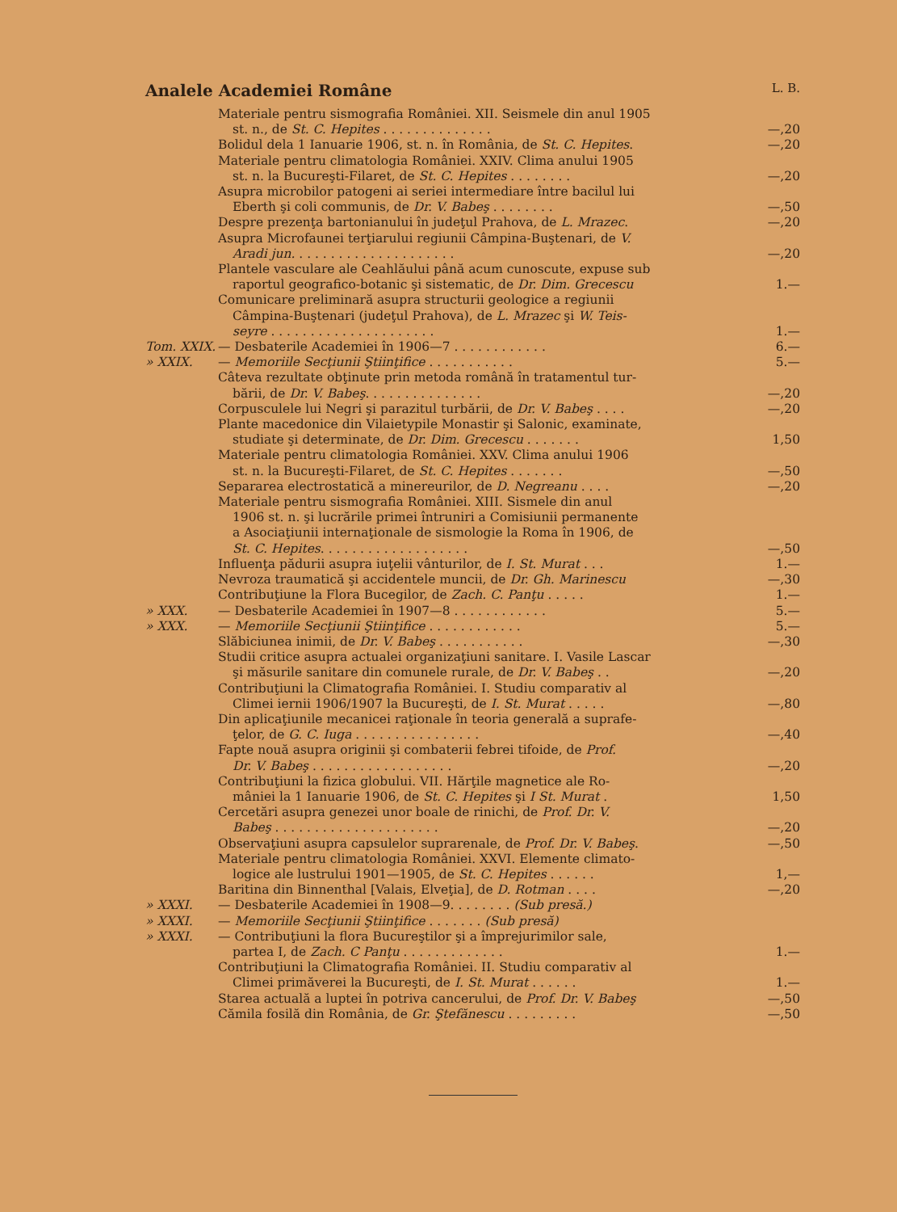Analele Academiei Române L. B.
| | Materiale pentru sismografia României. XII. Seismele din anul 1905 | |
| | st. n., de St. C. Hepites . . . . . . . . . . . . . . | —,20 |
| | Bolidul dela 1 Ianuarie 1906, st. n. în România, de St. C. Hepites . | —,20 |
| | Materiale pentru climatologia României. XXIV. Clima anului 1905 | |
| | st. n. la Bucureşti-Filaret, de St. C. Hepites . . . . . . . . | —,20 |
| | Asupra microbilor patogeni ai seriei intermediare între bacilul lui | |
| | Eberth şi coli communis, de Dr. V. Babeş . . . . . . . . | —,50 |
| | Despre prezenţa bartonianului în judeţul Prahova, de L. Mrazec . | —,20 |
| | Asupra Microfaunei terţiarului regiunii Câmpina-Buştenari, de V. | |
| | Aradi jun. . . . . . . . . . . . . . . . . . . . . | —,20 |
| | Plantele vasculare ale Ceahlăului până acum cunoscute, expuse sub | |
| | raportul geografico-botanic şi sistematic, de Dr. Dim. Grecescu | 1.— |
| | Comunicare preliminară asupra structurii geologice a regiunii | |
| | Câmpina-Buştenari (judeţul Prahova), de L. Mrazec şi W. Teis- | |
| | seyre . . . . . . . . . . . . . . . . . . . . . | 1.— |
| Tom. XXIX. | — Desbaterile Academiei în 1906—7 . . . . . . . . . . . . | 6.— |
| » XXIX. | — Memoriile Secţiunii Ştiinţifice . . . . . . . . . . . | 5.— |
| | Câteva rezultate obţinute prin metoda română în tratamentul tur- | |
| | bării, de Dr. V. Babeş . . . . . . . . . . . . . . . | —,20 |
| | Corpusculele lui Negri şi parazitul turbării, de Dr. V. Babeş . . . . | —,20 |
| | Plante macedonice din Vilaietурile Monastir şi Salonic, examinate, | |
| | studiate şi determinate, de Dr. Dim. Grecescu . . . . . . . | 1,50 |
| | Materiale pentru climatologia României. XXV. Clima anului 1906 | |
| | st. n. la Bucureşti-Filaret, de St. C. Hepites . . . . . . . | —,50 |
| | Separarea electrostatică a minereurilor, de D. Negreanu . . . . | —,20 |
| | Materiale pentru sismografia României. XIII. Sismele din anul | |
| | 1906 st. n. şi lucrările primei întruniri a Comisiunii permanente | |
| | a Asociaţiunii internaţionale de sismologie la Roma în 1906, de | |
| | St. C. Hepites . . . . . . . . . . . . . . . . . . . | —,50 |
| | Influenţa pădurii asupra iuţelii vânturilor, de I. St. Murat . . . | 1.— |
| | Nevroza traumatică şi accidentele muncii, de Dr. Gh. Marinescu | —,30 |
| | Contribuţiune la Flora Bucegilor, de Zach. C. Panţu . . . . . | 1.— |
| » XXX. | — Desbaterile Academiei în 1907—8 . . . . . . . . . . . . | 5.— |
| » XXX. | — Memoriile Secţiunii Ştiinţifice . . . . . . . . . . . . | 5.— |
| | Slăbiciunea inimii, de Dr. V. Babeş . . . . . . . . . . . | —,30 |
| | Studii critice asupra actualei organizaţiuni sanitare. I. Vasile Lascar | |
| | şi măsurile sanitare din comunele rurale, de Dr. V. Babeş . . | —,20 |
| | Contribuţiuni la Climatografia României. I. Studiu comparativ al | |
| | Climei iernii 1906/1907 la Bucureşti, de I. St. Murat . . . . . | —,80 |
| | Din aplicaţiunile mecanicei raţionale în teoria generală a suprafe- | |
| | ţelor, de G. C. Iuga . . . . . . . . . . . . . . . . | —,40 |
| | Fapte nouă asupra originii şi combaterii febrei tifoide, de Prof. | |
| | Dr. V. Babeş . . . . . . . . . . . . . . . . . . | —,20 |
| | Contribuţiuni la fizica globului. VII. Hărţile magnetice ale Ro- | |
| | mâniei la 1 Ianuarie 1906, de St. C. Hepites şi I St. Murat . | 1,50 |
| | Cercetări asupra genezei unor boale de rinichi, de Prof. Dr. V. | |
| | Babeş . . . . . . . . . . . . . . . . . . . . . | —,20 |
| | Observaţiuni asupra capsulelor suprarenale, de Prof. Dr. V. Babeş . | —,50 |
| | Materiale pentru climatologia României. XXVI. Elemente climato- | |
| | logice ale lustrului 1901—1905, de St. C. Hepites . . . . . . | 1,— |
| | Baritina din Binnenthal [Valais, Elveţia], de D. Rotman . . . . | —,20 |
| » XXXI. | — Desbaterile Academiei în 1908—9. . . . . . . . (Sub presă.) | |
| » XXXI. | — Memoriile Secţiunii Ştiinţifice . . . . . . . (Sub presă) | |
| » XXXI. | — Contribuţiuni la flora Bucureştilor şi a împrejurimilor sale, | |
| | partea I, de Zach. C Panţu . . . . . . . . . . . . . | 1.— |
| | Contribuţiuni la Climatografia României. II. Studiu comparativ al | |
| | Climei primăverei la Bucureşti, de I. St. Murat . . . . . . | 1.— |
| | Starea actuală a luptei în potriva cancerului, de Prof. Dr. V. Babeş | —,50 |
| | Cămila fosilă din România, de Gr. Ştefănescu . . . . . . . . . | —,50 |